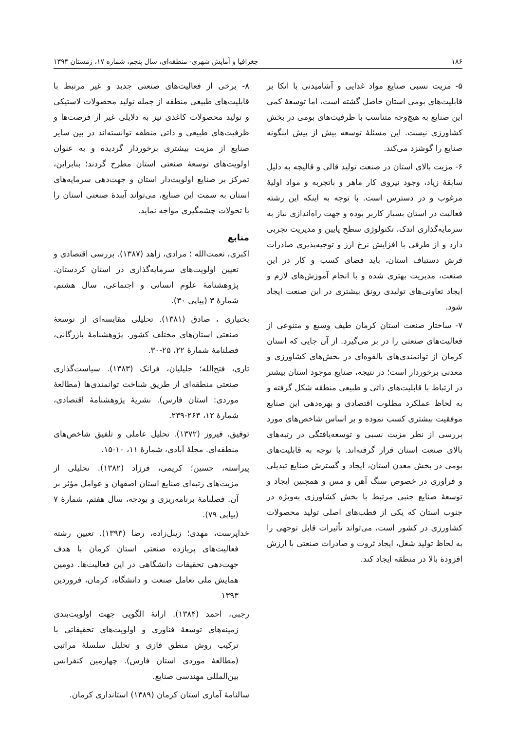۱۸۶ جغرافیا و آمایش شهری- منطقه‌ای، سال پنجم، شماره ۱۷، زمستان ۱۳۹۴
۵- مزیت نسبی صنایع مواد غذایی و آشامیدنی با اتکا بر قابلیت‌های بومی استان حاصل گشته است، اما توسعهٔ کمی این صنایع به هیچ‌وجه متناسب با ظرفیت‌های بومی در بخش کشاورزی نیست. این مسئلهٔ توسعه بیش از پیش اینگونه صنایع را گوشزد می‌کند.
۶- مزیت بالای استان در صنعت تولید قالی و قالیچه به دلیل سابقهٔ زیاد، وجود نیروی کار ماهر و باتجربه و مواد اولیهٔ مرغوب و در دسترس است. با توجه به اینکه این رشته فعالیت در استان بسیار کاربر بوده و جهت راه‌اندازی نیاز به سرمایه‌گذاری اندک، تکنولوژی سطح پایین و مدیریت تجربی دارد و از طرفی با افزایش نرخ ارز و توجیه‌پذیری صادرات فرش دستباف استان، باید فضای کسب و کار در این صنعت، مدیریت بهتری شده و با انجام آموزش‌های لازم و ایجاد تعاونی‌های تولیدی رونق بیشتری در این صنعت ایجاد شود.
۷- ساختار صنعت استان کرمان طیف وسیع و متنوعی از فعالیت‌های صنعتی را در بر می‌گیرد. از آن جایی که استان کرمان از توانمندی‌های بالقوه‌ای در بخش‌های کشاورزی و معدنی برخوردار است؛ در نتیجه، صنایع موجود استان بیشتر در ارتباط با قابلیت‌های ذاتی و طبیعی منطقه شکل گرفته و به لحاظ عملکرد مطلوب اقتصادی و بهره‌دهی این صنایع موفقیت بیشتری کسب نموده و بر اساس شاخص‌های مورد بررسی از نظر مزیت نسبی و توسعه‌یافتگی در رتبه‌های بالای صنعت استان قرار گرفته‌اند. با توجه به قابلیت‌های بومی در بخش معدن استان، ایجاد و گسترش صنایع تبدیلی و فراوری در خصوص سنگ آهن و مس و همچنین ایجاد و توسعهٔ صنایع جنبی مرتبط با بخش کشاورزی به‌ویژه در جنوب استان که یکی از قطب‌های اصلی تولید محصولات کشاورزی در کشور است، می‌تواند تأثیرات قابل توجهی را به لحاظ تولید شغل، ایجاد ثروت و صادرات صنعتی با ارزش افزودهٔ بالا در منطقه ایجاد کند.
۸- برخی از فعالیت‌های صنعتی جدید و غیر مرتبط با قابلیت‌های طبیعی منطقه از جمله تولید محصولات لاستیکی و تولید محصولات کاغذی نیز به دلایلی غیر از فرصت‌ها و ظرفیت‌های طبیعی و ذاتی منطقه توانسته‌اند در بین سایر صنایع از مزیت بیشتری برخوردار گردیده و به عنوان اولویت‌های توسعهٔ صنعتی استان مطرح گردند؛ بنابراین، تمرکز بر صنایع اولویت‌دار استان و جهت‌دهی سرمایه‌های استان به سمت این صنایع، می‌تواند آیندهٔ صنعتی استان را با تحولات چشمگیری مواجه نماید.
منابع
اکبری، نعمت‌الله ؛ مرادی، زاهد (۱۳۸۷). بررسی اقتصادی و تعیین اولویت‌های سرمایه‌گذاری در استان کردستان. پژوهشنامهٔ علوم انسانی و اجتماعی، سال هشتم، شمارهٔ ۳ (پیاپی ۳۰).
بختیاری ، صادق (۱۳۸۱). تحلیلی مقایسه‌ای از توسعهٔ صنعتی استان‌های مختلف کشور. پژوهشنامهٔ بازرگانی، فصلنامهٔ شمارهٔ ۲۲، ۲۵-۳۰.
تاری، فتح‌الله؛ جلیلیان، فرانک (۱۳۸۳). سیاست‌گذاری صنعتی منطقه‌ای از طریق شناخت توانمندی‌ها (مطالعهٔ موردی: استان فارس). نشریهٔ پژوهشنامهٔ اقتصادی، شمارهٔ ۱۲، ۲۶۳-۲۳۹.
توفیق، فیروز (۱۳۷۲). تحلیل عاملی و تلفیق شاخص‌های منطقه‌ای. مجلهٔ آبادی، شمارهٔ ۱۱، ۱۰-۱۵.
پیراسته، حسین؛ کریمی، فرزاد (۱۳۸۲). تحلیلی از مزیت‌های رتبه‌ای صنایع استان اصفهان و عوامل مؤثر بر آن. فصلنامهٔ برنامه‌ریزی و بودجه، سال هفتم، شمارهٔ ۷ (پیاپی ۷۹).
خداپرست، مهدی؛ زینل‌زاده، رضا (۱۳۹۳). تعیین رشته فعالیت‌های پربازده صنعتی استان کرمان با هدف جهت‌دهی تحقیقات دانشگاهی در این فعالیت‌ها. دومین همایش ملی تعامل صنعت و دانشگاه، کرمان، فروردین ۱۳۹۳
رجبی، احمد (۱۳۸۴). ارائهٔ الگویی جهت اولویت‌بندی زمینه‌های توسعهٔ فناوری و اولویت‌های تحقیقاتی با ترکیب روش منطق فازی و تحلیل سلسلهٔ مراتبی (مطالعهٔ موردی استان فارس). چهارمین کنفرانس بین‌المللی مهندسی صنایع.
سالنامهٔ آماری استان کرمان (۱۳۸۹) استانداری کرمان.